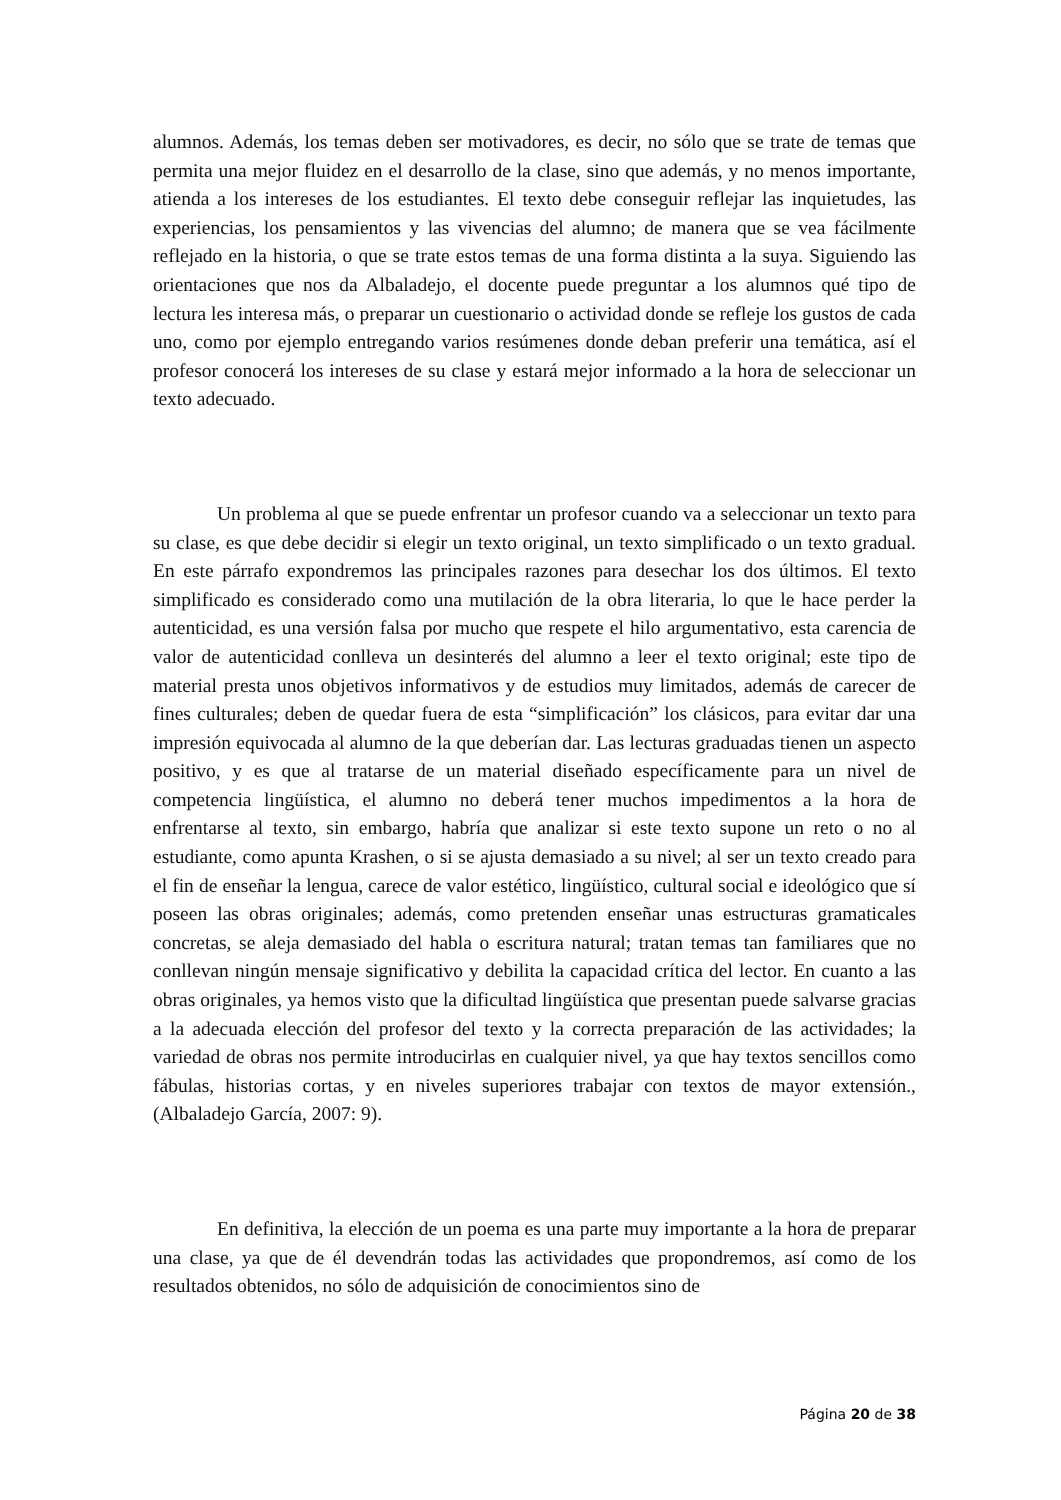alumnos. Además, los temas deben ser motivadores, es decir, no sólo que se trate de temas que permita una mejor fluidez en el desarrollo de la clase, sino que además, y no menos importante, atienda a los intereses de los estudiantes. El texto debe conseguir reflejar las inquietudes, las experiencias, los pensamientos y las vivencias del alumno; de manera que se vea fácilmente reflejado en la historia, o que se trate estos temas de una forma distinta a la suya. Siguiendo las orientaciones que nos da Albaladejo, el docente puede preguntar a los alumnos qué tipo de lectura les interesa más, o preparar un cuestionario o actividad donde se refleje los gustos de cada uno, como por ejemplo entregando varios resúmenes donde deban preferir una temática, así el profesor conocerá los intereses de su clase y estará mejor informado a la hora de seleccionar un texto adecuado.
Un problema al que se puede enfrentar un profesor cuando va a seleccionar un texto para su clase, es que debe decidir si elegir un texto original, un texto simplificado o un texto gradual. En este párrafo expondremos las principales razones para desechar los dos últimos. El texto simplificado es considerado como una mutilación de la obra literaria, lo que le hace perder la autenticidad, es una versión falsa por mucho que respete el hilo argumentativo, esta carencia de valor de autenticidad conlleva un desinterés del alumno a leer el texto original; este tipo de material presta unos objetivos informativos y de estudios muy limitados, además de carecer de fines culturales; deben de quedar fuera de esta “simplificación” los clásicos, para evitar dar una impresión equivocada al alumno de la que deberían dar. Las lecturas graduadas tienen un aspecto positivo, y es que al tratarse de un material diseñado específicamente para un nivel de competencia lingüística, el alumno no deberá tener muchos impedimentos a la hora de enfrentarse al texto, sin embargo, habría que analizar si este texto supone un reto o no al estudiante, como apunta Krashen, o si se ajusta demasiado a su nivel; al ser un texto creado para el fin de enseñar la lengua, carece de valor estético, lingüístico, cultural social e ideológico que sí poseen las obras originales; además, como pretenden enseñar unas estructuras gramaticales concretas, se aleja demasiado del habla o escritura natural; tratan temas tan familiares que no conllevan ningún mensaje significativo y debilita la capacidad crítica del lector. En cuanto a las obras originales, ya hemos visto que la dificultad lingüística que presentan puede salvarse gracias a la adecuada elección del profesor del texto y la correcta preparación de las actividades; la variedad de obras nos permite introducirlas en cualquier nivel, ya que hay textos sencillos como fábulas, historias cortas, y en niveles superiores trabajar con textos de mayor extensión., (Albaladejo García, 2007: 9).
En definitiva, la elección de un poema es una parte muy importante a la hora de preparar una clase, ya que de él devendrán todas las actividades que propondremos, así como de los resultados obtenidos, no sólo de adquisición de conocimientos sino de
Página 20 de 38